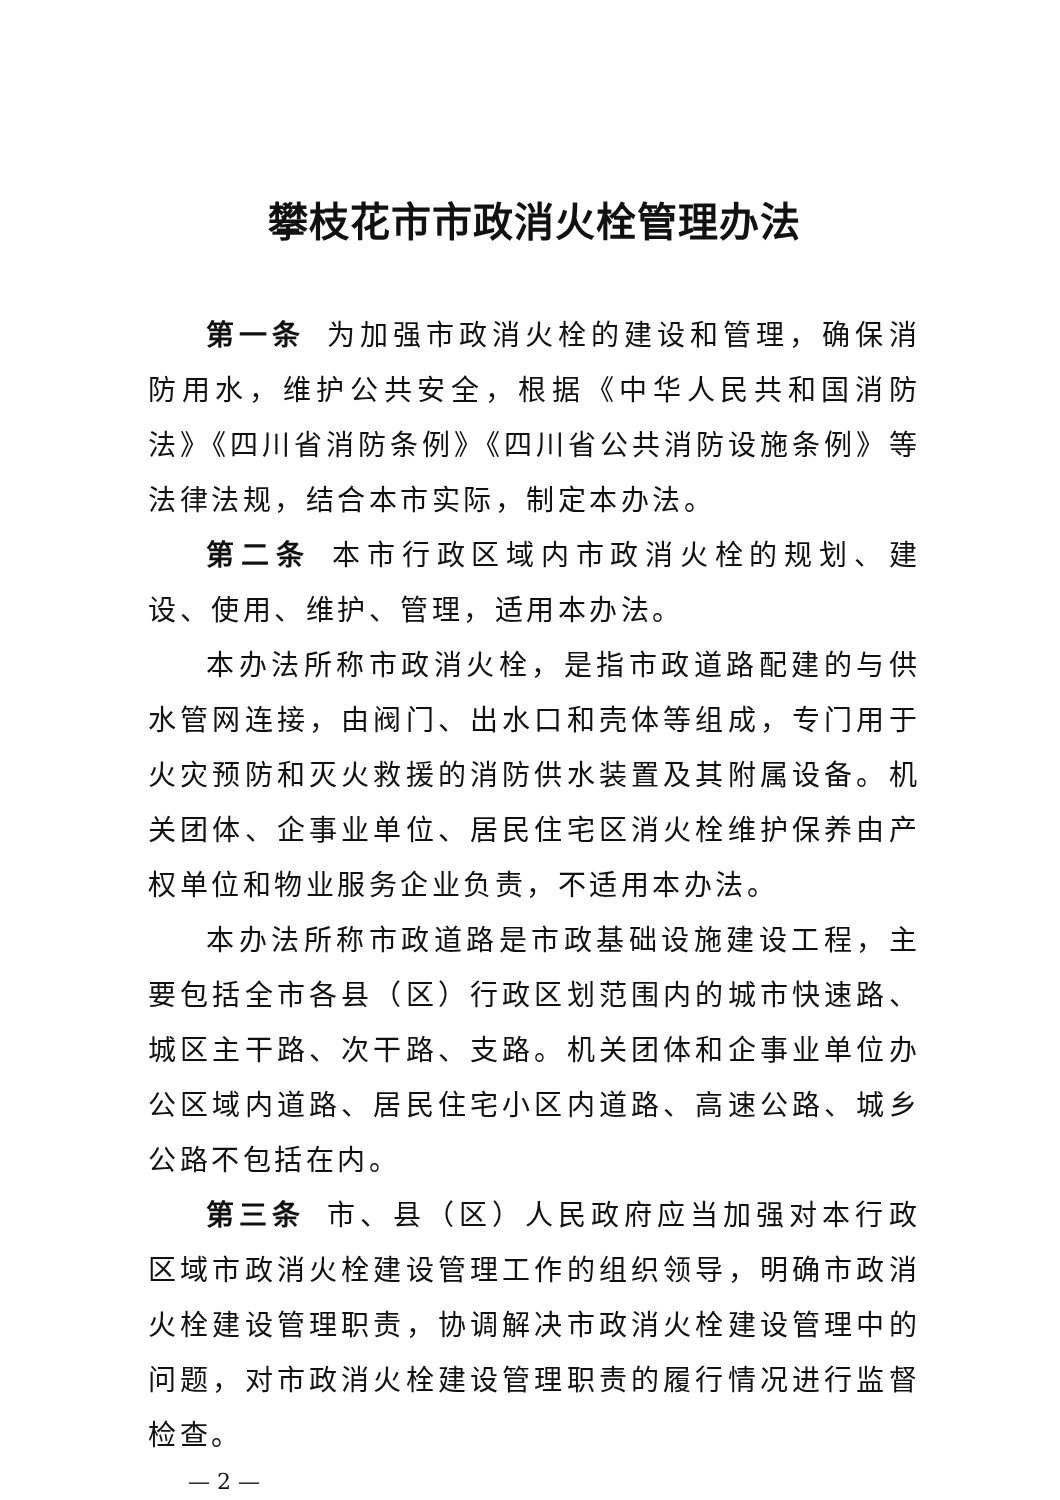攀枝花市市政消火栓管理办法
第一条 为加强市政消火栓的建设和管理，确保消防用水，维护公共安全，根据《中华人民共和国消防法》《四川省消防条例》《四川省公共消防设施条例》等法律法规，结合本市实际，制定本办法。
第二条 本市行政区域内市政消火栓的规划、建设、使用、维护、管理，适用本办法。
本办法所称市政消火栓，是指市政道路配建的与供水管网连接，由阀门、出水口和壳体等组成，专门用于火灾预防和灭火救援的消防供水装置及其附属设备。机关团体、企事业单位、居民住宅区消火栓维护保养由产权单位和物业服务企业负责，不适用本办法。
本办法所称市政道路是市政基础设施建设工程，主要包括全市各县（区）行政区划范围内的城市快速路、城区主干路、次干路、支路。机关团体和企事业单位办公区域内道路、居民住宅小区内道路、高速公路、城乡公路不包括在内。
第三条 市、县（区）人民政府应当加强对本行政区域市政消火栓建设管理工作的组织领导，明确市政消火栓建设管理职责，协调解决市政消火栓建设管理中的问题，对市政消火栓建设管理职责的履行情况进行监督检查。
— 2 —